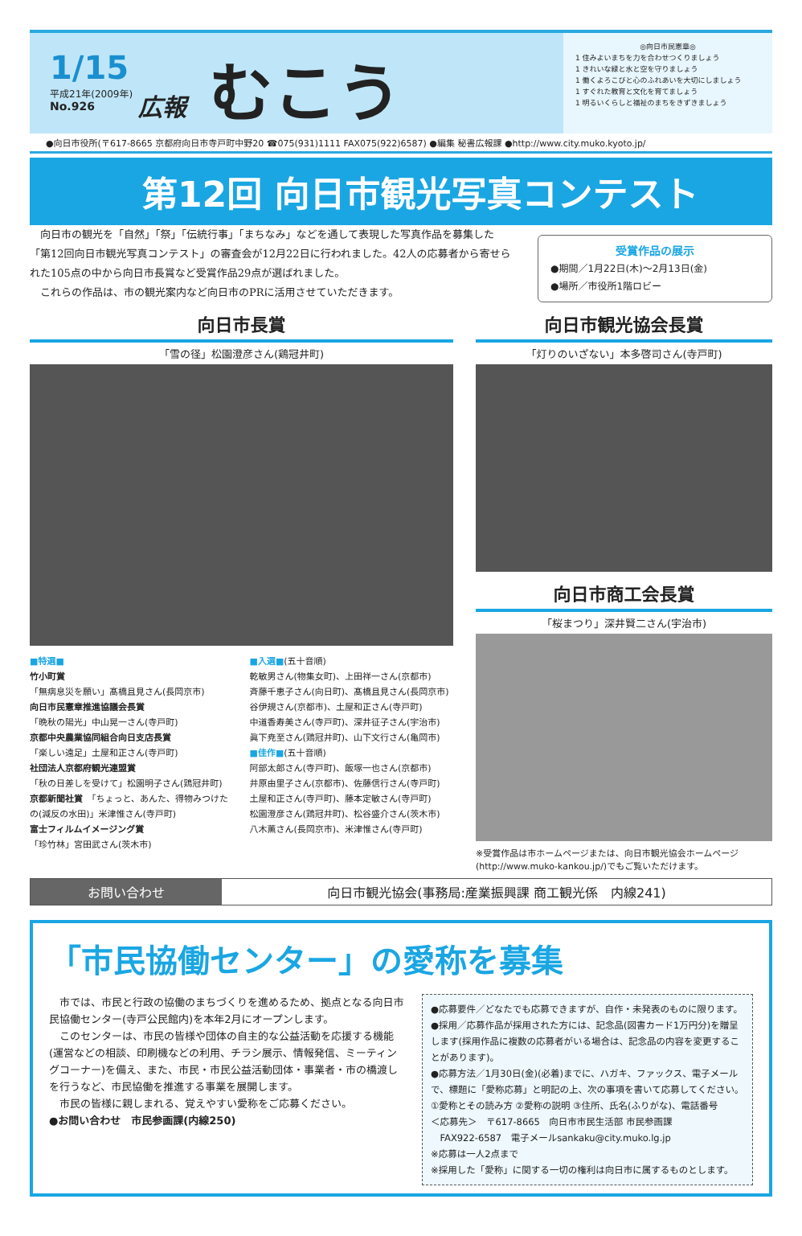1/15
平成21年(2009年)
No.926
広報 むこう
◎向日市民憲章◎
1 住みよいまちを力を合わせつくりましょう
1 きれいな緑と水と空を守りましょう
1 働くよろこびと心のふれあいを大切にしましょう
1 すぐれた教育と文化を育てましょう
1 明るいくらしと福祉のまちをきずきましょう
●向日市役所(〒617-8665 京都府向日市寺戸町中野20 ☎075(931)1111 FAX075(922)6587) ●編集 秘書広報課 ●http://www.city.muko.kyoto.jp/
第12回 向日市観光写真コンテスト
　向日市の観光を「自然」「祭」「伝統行事」「まちなみ」などを通して表現した写真作品を募集した「第12回向日市観光写真コンテスト」の審査会が12月22日に行われました。42人の応募者から寄せられた105点の中から向日市長賞など受賞作品29点が選ばれました。
　これらの作品は、市の観光案内など向日市のPRに活用させていただきます。
受賞作品の展示
●期間／1月22日(木)～2月13日(金)
●場所／市役所1階ロビー
向日市長賞
「雪の径」松園澄彦さん(鶏冠井町)
■特選■
竹小町賞
「無病息災を願い」髙橋且見さん(長岡京市)
向日市民憲章推進協議会長賞
「晩秋の陽光」中山晃一さん(寺戸町)
京都中央農業協同組合向日支店長賞
「楽しい遠足」土屋和正さん(寺戸町)
社団法人京都府観光連盟賞
「秋の日差しを受けて」松園明子さん(鶏冠井町)
京都新聞社賞　「ちょっと、あんた、得物みつけたの(減反の水田)」米津惟さん(寺戸町)
富士フィルムイメージング賞
「珍竹林」宮田武さん(茨木市)
■入選■(五十音順)
乾敏男さん(物集女町)、上田祥一さん(京都市)
斉藤千恵子さん(向日町)、髙橋且見さん(長岡京市)
谷伊規さん(京都市)、土屋和正さん(寺戸町)
中道香寿美さん(寺戸町)、深井征子さん(宇治市)
眞下尭至さん(鶏冠井町)、山下文行さん(亀岡市)
■佳作■(五十音順)
阿部太郎さん(寺戸町)、飯塚一也さん(京都市)
井原由里子さん(京都市)、佐藤信行さん(寺戸町)
土屋和正さん(寺戸町)、藤本定敏さん(寺戸町)
松園澄彦さん(鶏冠井町)、松谷盛介さん(茨木市)
八木薫さん(長岡京市)、米津惟さん(寺戸町)
向日市観光協会長賞
「灯りのいざない」本多啓司さん(寺戸町)
向日市商工会長賞
「桜まつり」深井賢二さん(宇治市)
※受賞作品は市ホームページまたは、向日市観光協会ホームページ(http://www.muko-kankou.jp/)でもご覧いただけます。
お問い合わせ 向日市観光協会(事務局:産業振興課 商工観光係　内線241)
「市民協働センター」の愛称を募集
　市では、市民と行政の協働のまちづくりを進めるため、拠点となる向日市民協働センター(寺戸公民館内)を本年2月にオープンします。
　このセンターは、市民の皆様や団体の自主的な公益活動を応援する機能(運営などの相談、印刷機などの利用、チラシ展示、情報発信、ミーティングコーナー)を備え、また、市民・市民公益活動団体・事業者・市の橋渡しを行うなど、市民協働を推進する事業を展開します。
　市民の皆様に親しまれる、覚えやすい愛称をご応募ください。
●お問い合わせ　市民参画課(内線250)
●応募要件／どなたでも応募できますが、自作・未発表のものに限ります。
●採用／応募作品が採用された方には、記念品(図書カード1万円分)を贈呈します(採用作品に複数の応募者がいる場合は、記念品の内容を変更することがあります)。
●応募方法／1月30日(金)(必着)までに、ハガキ、ファックス、電子メールで、標題に「愛称応募」と明記の上、次の事項を書いて応募してください。
①愛称とその読み方 ②愛称の説明 ③住所、氏名(ふりがな)、電話番号
＜応募先＞　〒617-8665　向日市市民生活部 市民参画課
　FAX922-6587　電子メールsankaku@city.muko.lg.jp
※応募は一人2点まで
※採用した「愛称」に関する一切の権利は向日市に属するものとします。